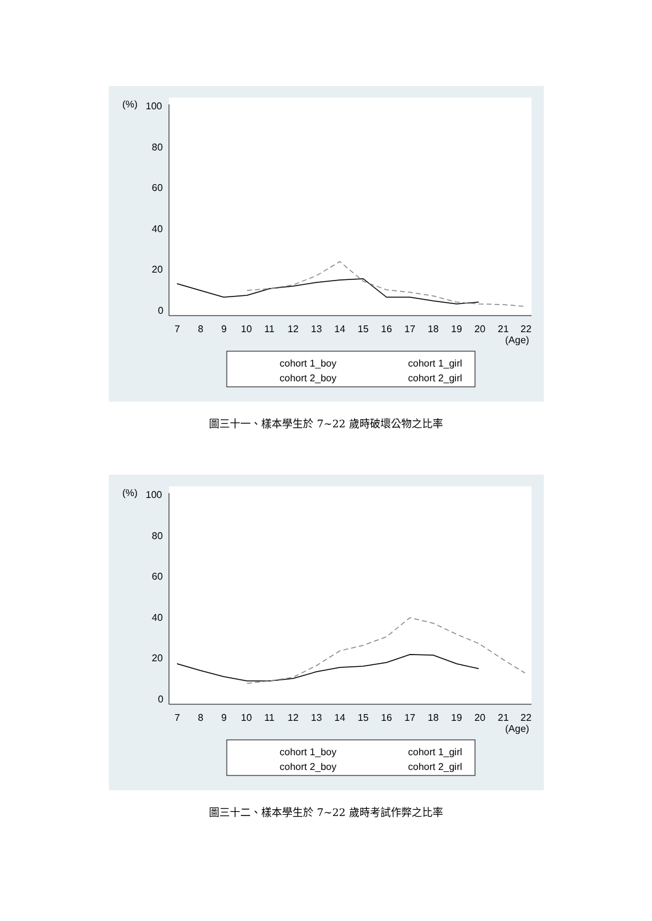(%)
100
80
60
40
20
0
7
8
9
10
11
12
13
14
15
16
17
18
19
20
21
22
(Age)
cohort 1_boy
cohort 1_girl
cohort 2_boy
cohort 2_girl
圖三十一、樣本學生於 7~22 歲時破壞公物之比率
(%)
100
80
60
40
20
0
7
8
9
10
11
12
13
14
15
16
17
18
19
20
21
22
(Age)
cohort 1_boy
cohort 1_girl
cohort 2_boy
cohort 2_girl
圖三十二、樣本學生於 7~22 歲時考試作弊之比率